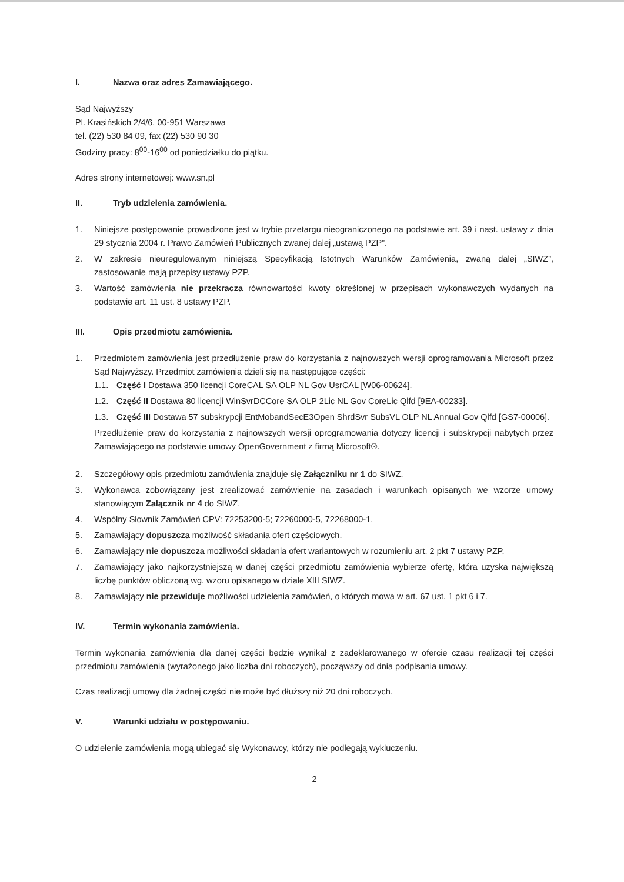I. Nazwa oraz adres Zamawiającego.
Sąd Najwyższy
Pl. Krasińskich 2/4/6, 00-951 Warszawa
tel. (22) 530 84 09, fax (22) 530 90 30
Godziny pracy: 8<sup>00</sup>-16<sup>00</sup> od poniedziałku do piątku.
Adres strony internetowej: www.sn.pl
II. Tryb udzielenia zamówienia.
1. Niniejsze postępowanie prowadzone jest w trybie przetargu nieograniczonego na podstawie art. 39 i nast. ustawy z dnia 29 stycznia 2004 r. Prawo Zamówień Publicznych zwanej dalej „ustawą PZP”.
2. W zakresie nieuregulowanym niniejszą Specyfikacją Istotnych Warunków Zamówienia, zwaną dalej „SIWZ”, zastosowanie mają przepisy ustawy PZP.
3. Wartość zamówienia nie przekracza równowartości kwoty określonej w przepisach wykonawczych wydanych na podstawie art. 11 ust. 8 ustawy PZP.
III. Opis przedmiotu zamówienia.
1. Przedmiotem zamówienia jest przedłużenie praw do korzystania z najnowszych wersji oprogramowania Microsoft przez Sąd Najwyższy. Przedmiot zamówienia dzieli się na następujące części:
1.1. Część I Dostawa 350 licencji CoreCAL SA OLP NL Gov UsrCAL [W06-00624].
1.2. Część II Dostawa 80 licencji WinSvrDCCore SA OLP 2Lic NL Gov CoreLic Qlfd [9EA-00233].
1.3. Część III Dostawa 57 subskrypcji EntMobandSecE3Open ShrdSvr SubsVL OLP NL Annual Gov Qlfd [GS7-00006].
Przedłużenie praw do korzystania z najnowszych wersji oprogramowania dotyczy licencji i subskrypcji nabytych przez Zamawiającego na podstawie umowy OpenGovernment z firmą Microsoft®.
2. Szczegółowy opis przedmiotu zamówienia znajduje się Załączniku nr 1 do SIWZ.
3. Wykonawca zobowiązany jest zrealizować zamówienie na zasadach i warunkach opisanych we wzorze umowy stanowiącym Załącznik nr 4 do SIWZ.
4. Wspólny Słownik Zamówień CPV: 72253200-5; 72260000-5, 72268000-1.
5. Zamawiający dopuszcza możliwość składania ofert częściowych.
6. Zamawiający nie dopuszcza możliwości składania ofert wariantowych w rozumieniu art. 2 pkt 7 ustawy PZP.
7. Zamawiający jako najkorzystniejszą w danej części przedmiotu zamówienia wybierze ofertę, która uzyska największą liczbę punktów obliczoną wg. wzoru opisanego w dziale XIII SIWZ.
8. Zamawiający nie przewiduje możliwości udzielenia zamówień, o których mowa w art. 67 ust. 1 pkt 6 i 7.
IV. Termin wykonania zamówienia.
Termin wykonania zamówienia dla danej części będzie wynikał z zadeklarowanego w ofercie czasu realizacji tej części przedmiotu zamówienia (wyrażonego jako liczba dni roboczych), począwszy od dnia podpisania umowy.
Czas realizacji umowy dla żadnej części nie może być dłuższy niż 20 dni roboczych.
V. Warunki udziału w postępowaniu.
O udzielenie zamówienia mogą ubiegać się Wykonawcy, którzy nie podlegają wykluczeniu.
2